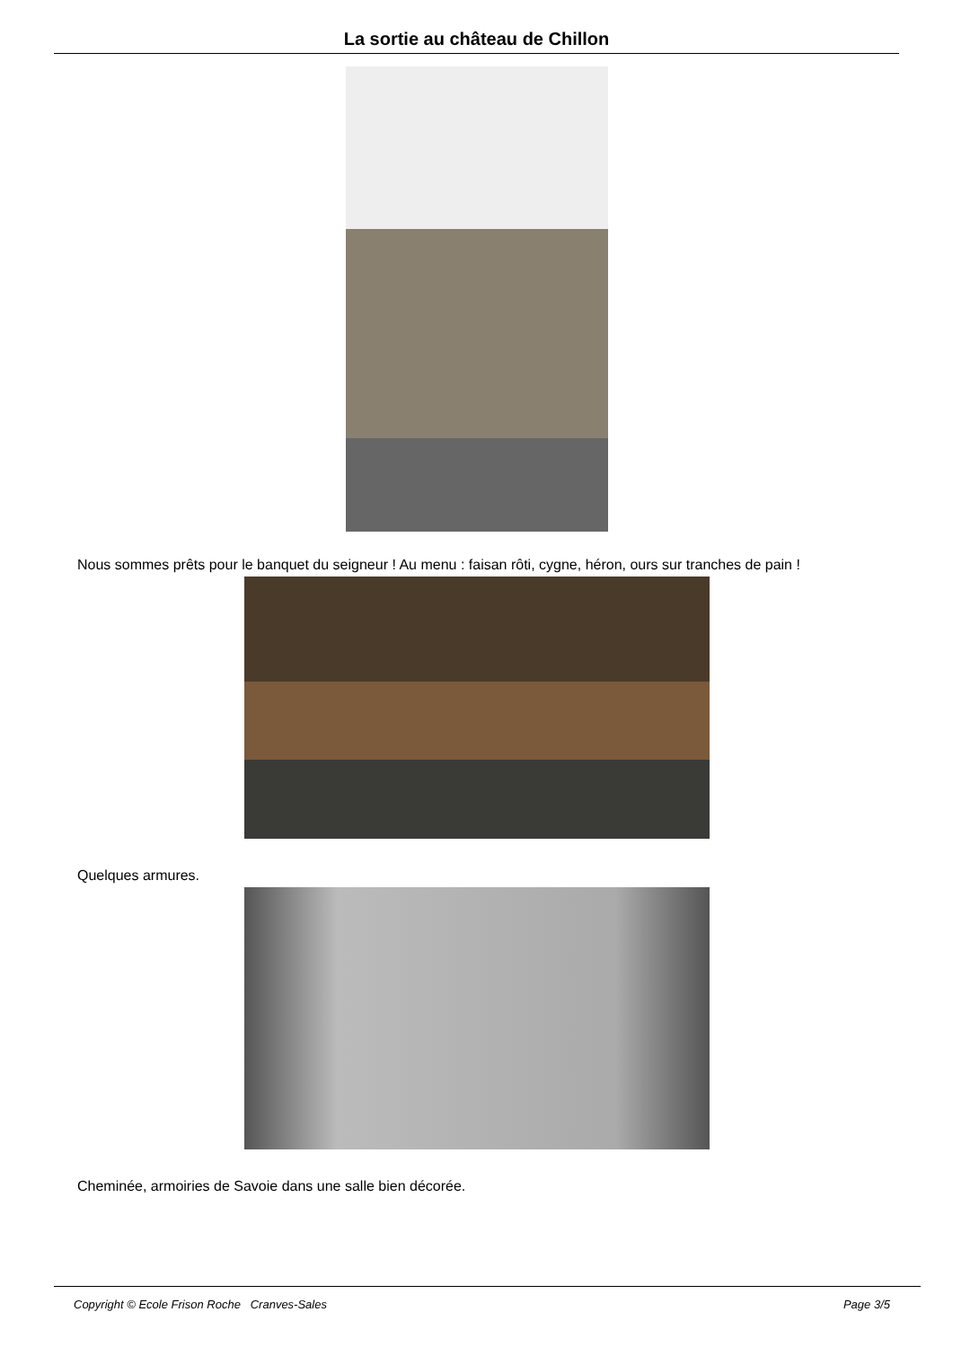La sortie au château de Chillon
Nous sommes prêts pour le banquet du seigneur ! Au menu : faisan rôti, cygne, héron, ours sur tranches de pain !
Quelques armures.
Cheminée, armoiries de Savoie dans une salle bien décorée.
Copyright © Ecole Frison Roche Cranves-Sales Page 3/5